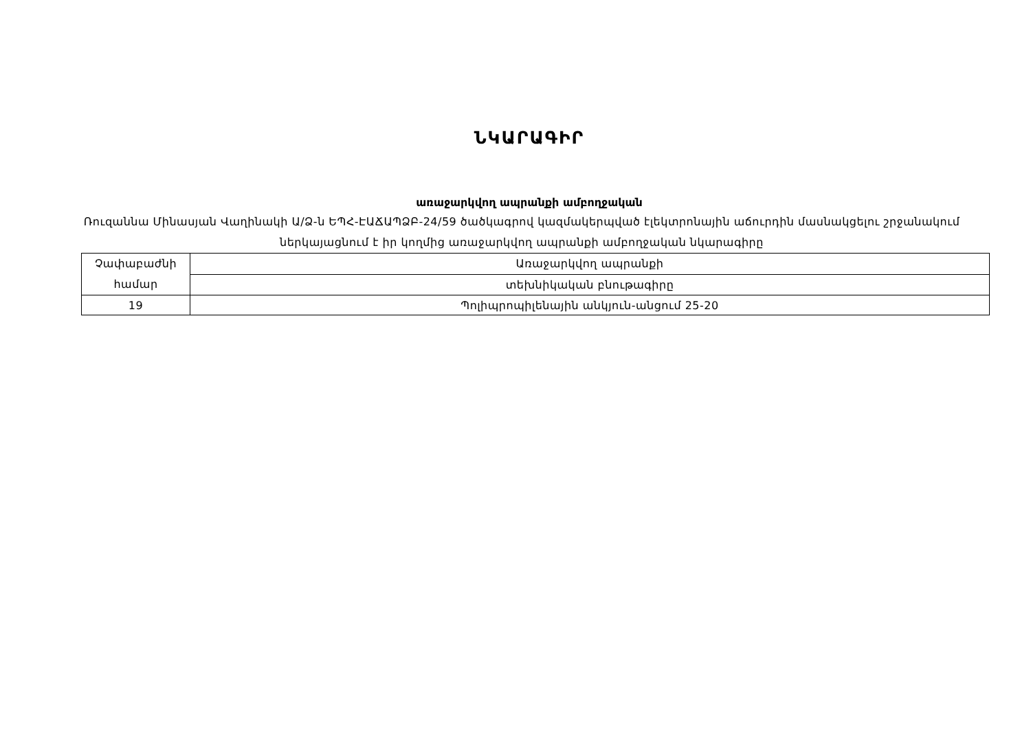ՆԿԱՐԱԳԻՐ
առաջարկվող ապրանքի ամբողջական
Ռուզաննա Մինասյան Վաղինակի Ա/Ձ-ն ԵՊՀ-ԷԱՃԱՊՁԲ-24/59 ծածկագրով կազմակերպված էլեկտրոնային աճուրդին մասնակցելու շրջանակում ներկայացնում է իր կողմից առաջարկվող ապրանքի ամբողջական նկարագիրը
| Չափաբաժնի համար | Առաջարկվող ապրանքի |
| | տեխնիկական բնութագիրը |
| 19 | Պոլիպրոպիլենային անկյուն-անցում 25-20 |